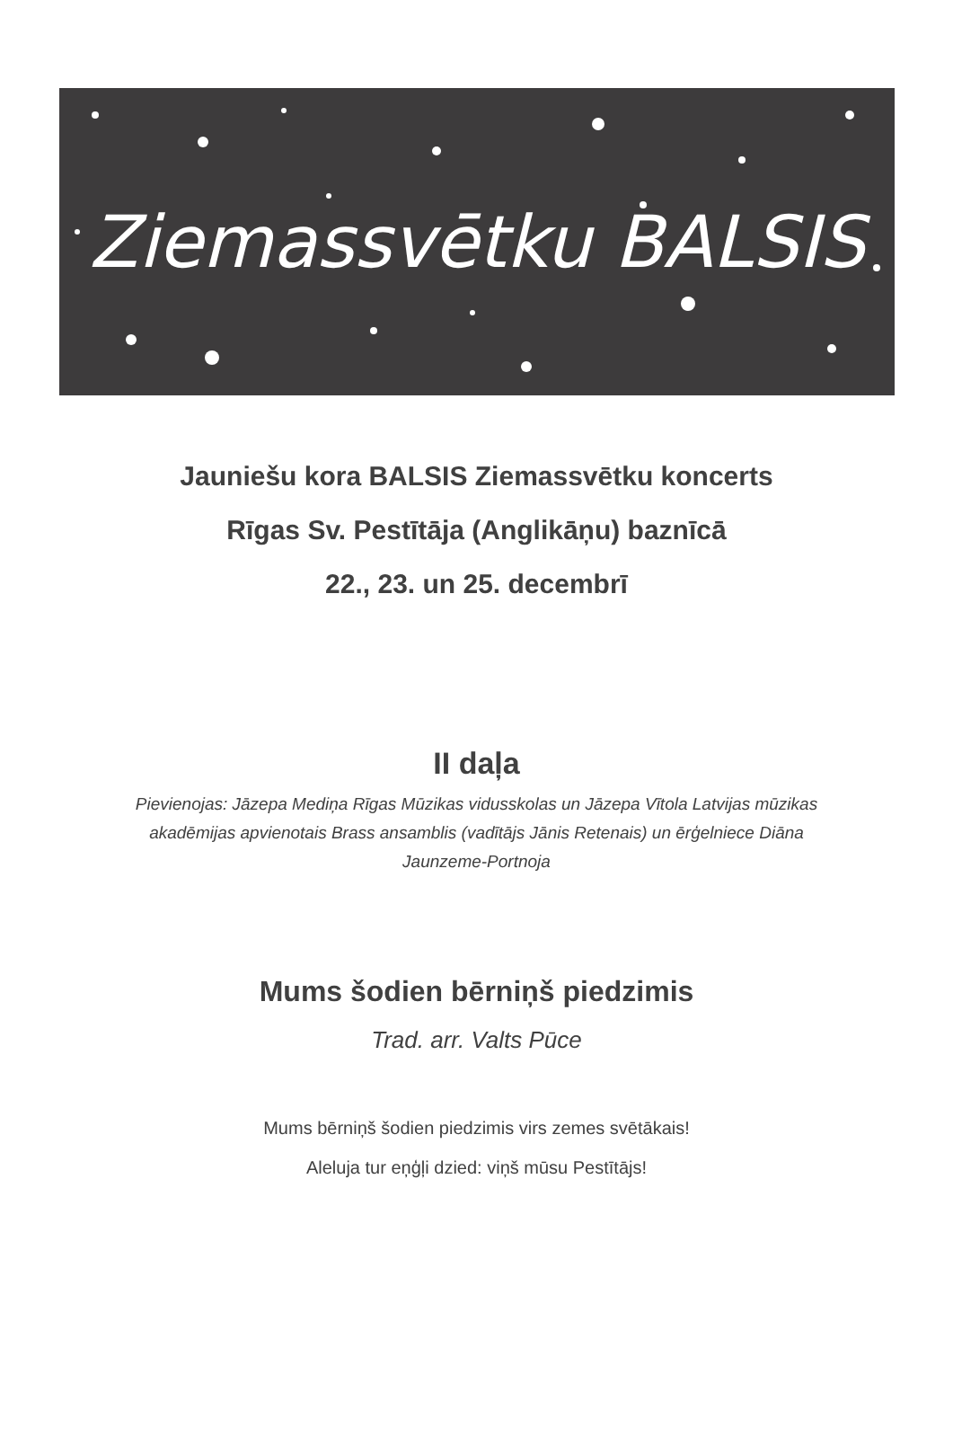Ziemassvētku BALSIS
Jauniešu kora BALSIS Ziemassvētku koncerts
Rīgas Sv. Pestītāja (Anglikāņu) baznīcā
22., 23. un 25. decembrī
II daļa
Pievienojas: Jāzepa Mediņa Rīgas Mūzikas vidusskolas un Jāzepa Vītola Latvijas mūzikas akadēmijas apvienotais Brass ansamblis (vadītājs Jānis Retenais) un ērģelniece Diāna Jaunzeme-Portnoja
Mums šodien bērniņš piedzimis
Trad. arr. Valts Pūce
Mums bērniņš šodien piedzimis virs zemes svētākais!
Aleluja tur eņģļi dzied: viņš mūsu Pestītājs!